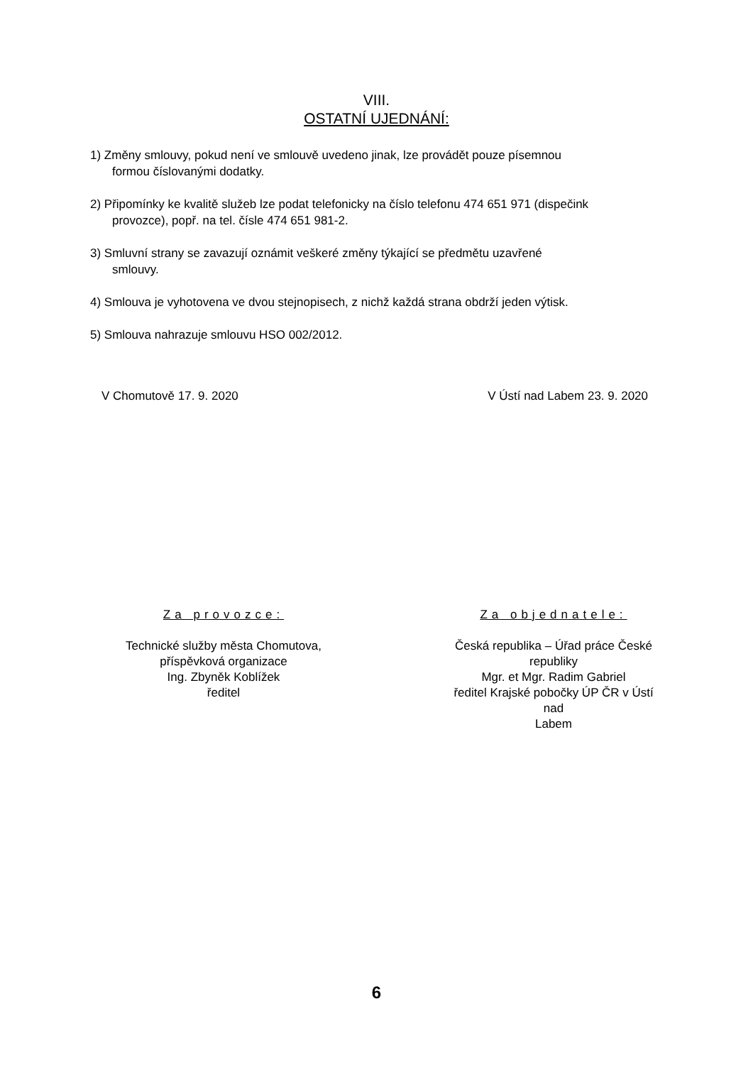VIII.
OSTATNÍ UJEDNÁNÍ:
1) Změny smlouvy, pokud není ve smlouvě uvedeno jinak, lze provádět pouze písemnou
formou číslovanými dodatky.
2) Připomínky ke kvalitě služeb lze podat telefonicky na číslo telefonu 474 651 971 (dispečink
provozce), popř. na tel. čísle 474 651 981-2.
3) Smluvní strany se zavazují oznámit veškeré změny týkající se předmětu uzavřené
smlouvy.
4) Smlouva je vyhotovena ve dvou stejnopisech, z nichž každá strana obdrží jeden výtisk.
5) Smlouva nahrazuje smlouvu HSO 002/2012.
V Chomutově 17. 9. 2020 V Ústí nad Labem 23. 9. 2020
Za provozce:
Technické služby města Chomutova,
příspěvková organizace
Ing. Zbyněk Koblížek
ředitel
Za objednatele:
Česká republika – Úřad práce České republiky
Mgr. et Mgr. Radim Gabriel
ředitel Krajské pobočky ÚP ČR v Ústí nad
Labem
6